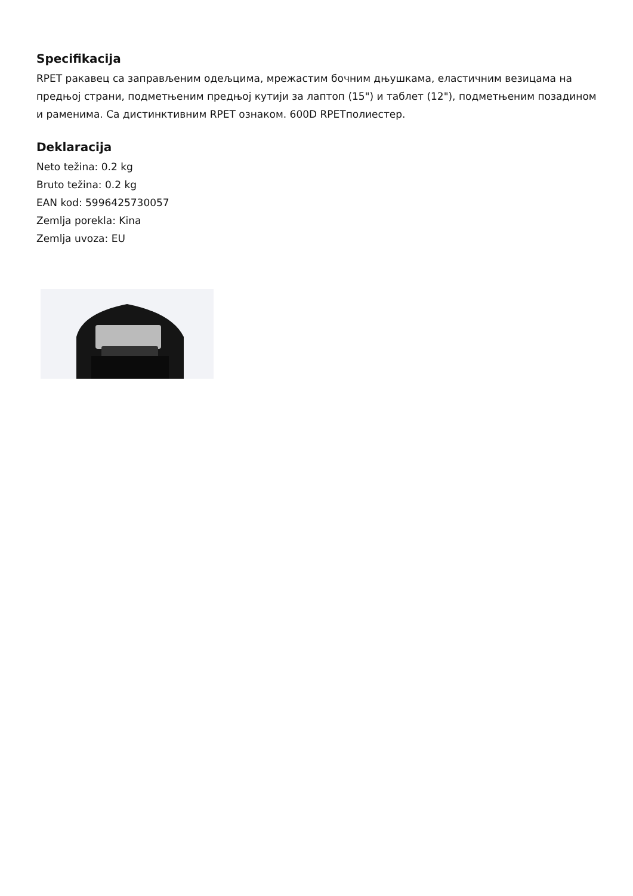Specifikacija
RPET ракавец са заправљеним одељцима, мрежастим бочним дњушкама, еластичним везицама на предњој страни, подметњеним предњој кутији за лаптоп (15") и таблет (12"), подметњеним позадином и раменима. Са дистинктивним RPET ознаком. 600D RPETполиестер.
Deklaracija
Neto težina: 0.2 kg
Bruto težina: 0.2 kg
EAN kod: 5996425730057
Zemlja porekla: Kina
Zemlja uvoza: EU